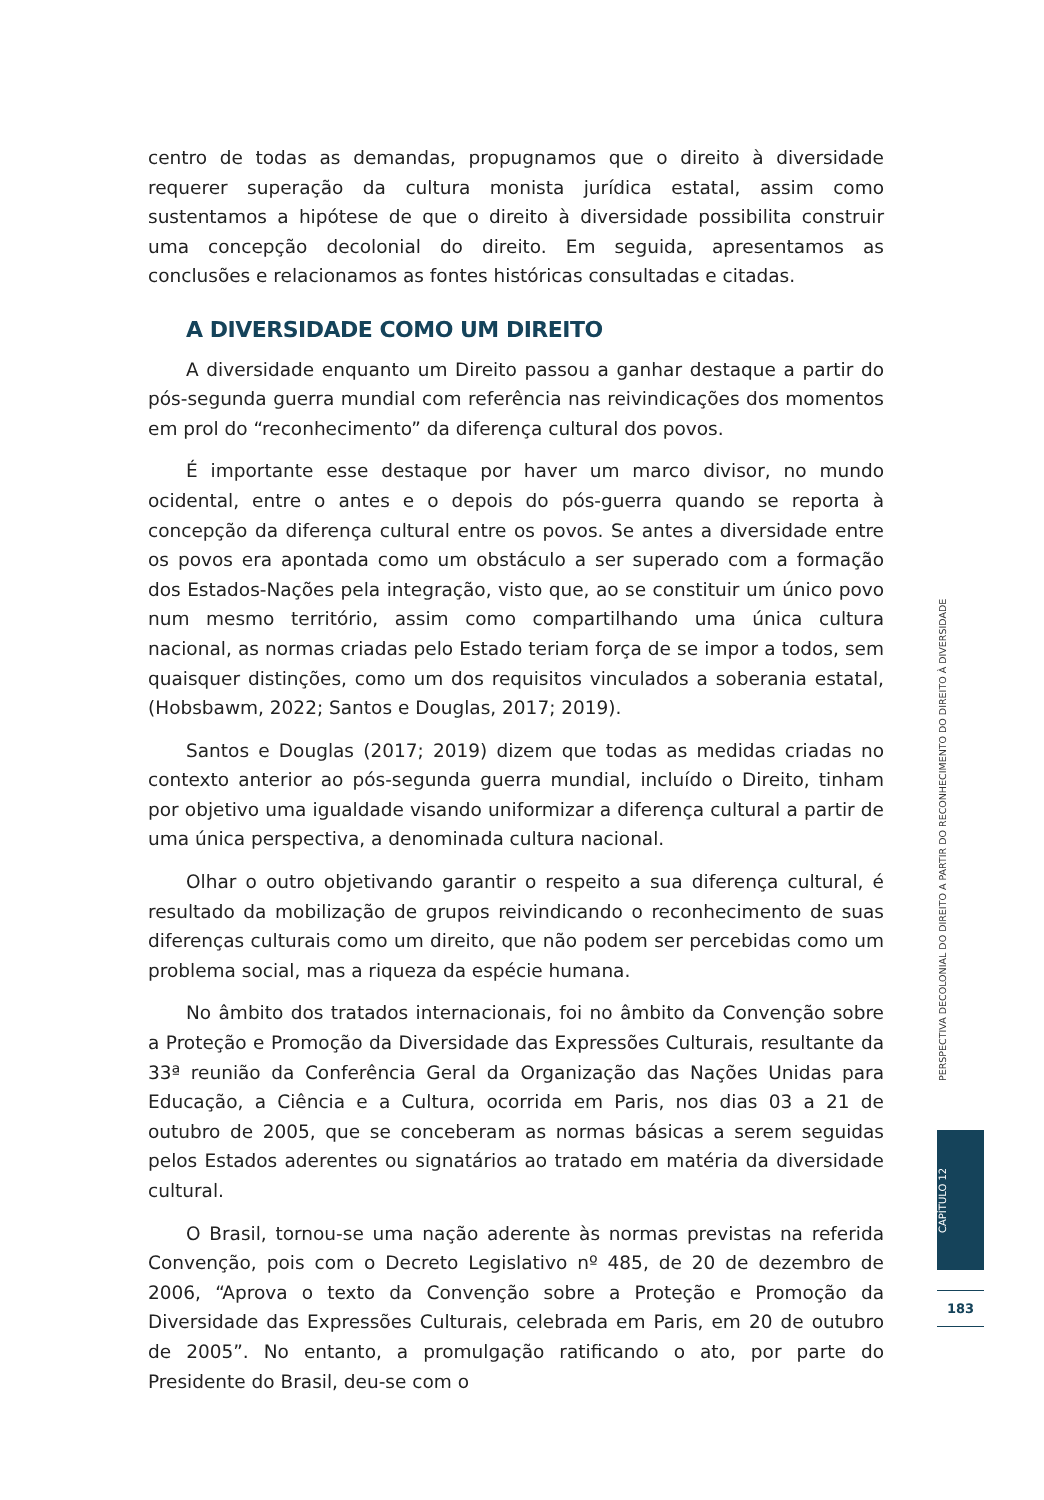centro de todas as demandas, propugnamos que o direito à diversidade requerer superação da cultura monista jurídica estatal, assim como sustentamos a hipótese de que o direito à diversidade possibilita construir uma concepção decolonial do direito. Em seguida, apresentamos as conclusões e relacionamos as fontes históricas consultadas e citadas.
A DIVERSIDADE COMO UM DIREITO
A diversidade enquanto um Direito passou a ganhar destaque a partir do pós-segunda guerra mundial com referência nas reivindicações dos momentos em prol do “reconhecimento” da diferença cultural dos povos.
É importante esse destaque por haver um marco divisor, no mundo ocidental, entre o antes e o depois do pós-guerra quando se reporta à concepção da diferença cultural entre os povos. Se antes a diversidade entre os povos era apontada como um obstáculo a ser superado com a formação dos Estados-Nações pela integração, visto que, ao se constituir um único povo num mesmo território, assim como compartilhando uma única cultura nacional, as normas criadas pelo Estado teriam força de se impor a todos, sem quaisquer distinções, como um dos requisitos vinculados a soberania estatal, (Hobsbawm, 2022; Santos e Douglas, 2017; 2019).
Santos e Douglas (2017; 2019) dizem que todas as medidas criadas no contexto anterior ao pós-segunda guerra mundial, incluído o Direito, tinham por objetivo uma igualdade visando uniformizar a diferença cultural a partir de uma única perspectiva, a denominada cultura nacional.
Olhar o outro objetivando garantir o respeito a sua diferença cultural, é resultado da mobilização de grupos reivindicando o reconhecimento de suas diferenças culturais como um direito, que não podem ser percebidas como um problema social, mas a riqueza da espécie humana.
No âmbito dos tratados internacionais, foi no âmbito da Convenção sobre a Proteção e Promoção da Diversidade das Expressões Culturais, resultante da 33ª reunião da Conferência Geral da Organização das Nações Unidas para Educação, a Ciência e a Cultura, ocorrida em Paris, nos dias 03 a 21 de outubro de 2005, que se conceberam as normas básicas a serem seguidas pelos Estados aderentes ou signatários ao tratado em matéria da diversidade cultural.
O Brasil, tornou-se uma nação aderente às normas previstas na referida Convenção, pois com o Decreto Legislativo nº 485, de 20 de dezembro de 2006, “Aprova o texto da Convenção sobre a Proteção e Promoção da Diversidade das Expressões Culturais, celebrada em Paris, em 20 de outubro de 2005”. No entanto, a promulgação ratificando o ato, por parte do Presidente do Brasil, deu-se com o
PERSPECTIVA DECOLONIAL DO DIREITO A PARTIR DO RECONHECIMENTO DO DIREITO À DIVERSIDADE
CAPÍTULO 12
183